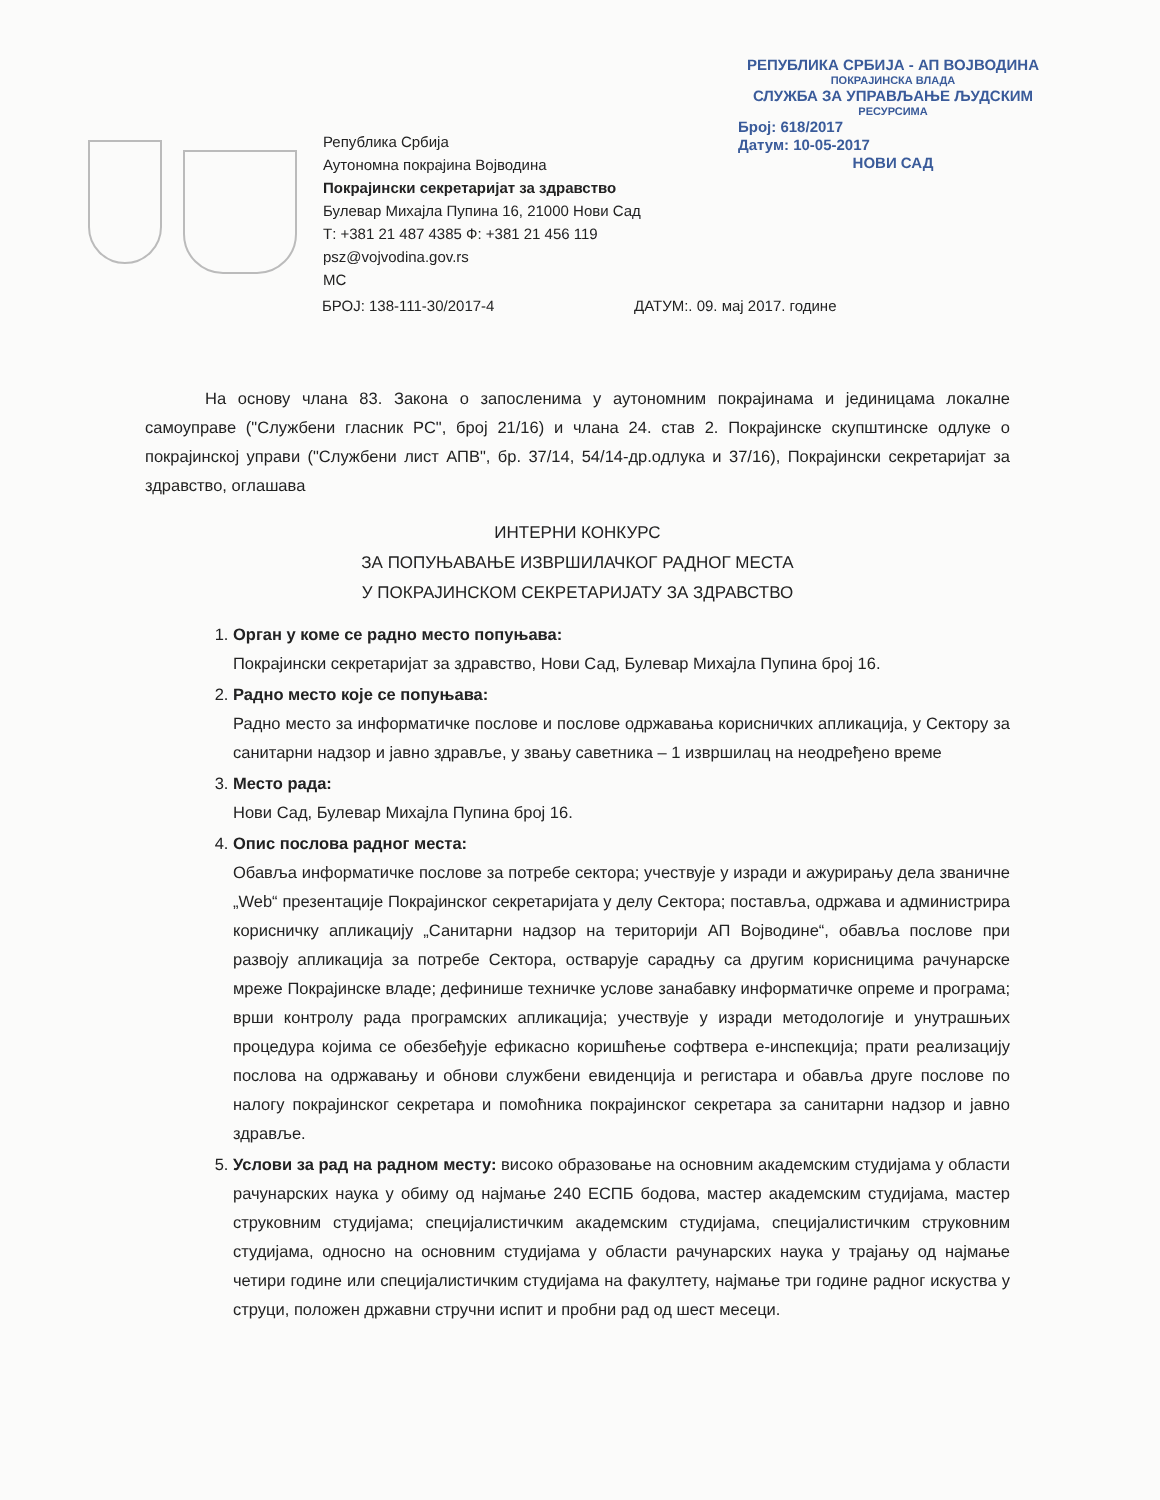РЕПУБЛИКА СРБИЈА - АП ВОЈВОДИНА
ПОКРАЈИНСКА ВЛАДА
СЛУЖБА ЗА УПРАВЉАЊЕ ЉУДСКИМ
РЕСУРСИМА
Број: 618/2017
Датум: 10-05-2017
НОВИ САД
Република Србија
Аутономна покрајина Војводина
Покрајински секретаријат за здравство
Булевар Михајла Пупина 16, 21000 Нови Сад
Т: +381 21 487 4385 Ф: +381 21 456 119
psz@vojvodina.gov.rs
МС
БРОЈ: 138-111-30/2017-4 ДАТУМ:. 09. мај 2017. године
На основу члана 83. Закона о запосленима у аутономним покрајинама и јединицама локалне самоуправе ("Службени гласник РС", број 21/16) и члана 24. став 2. Покрајинске скупштинске одлуке о покрајинској управи ("Службени лист АПВ", бр. 37/14, 54/14-др.одлука и 37/16), Покрајински секретаријат за здравство, оглашава
ИНТЕРНИ КОНКУРС
ЗА ПОПУЊАВАЊЕ ИЗВРШИЛАЧКОГ РАДНОГ МЕСТА
У ПОКРАЈИНСКОМ СЕКРЕТАРИЈАТУ ЗА ЗДРАВСТВО
1. Орган у коме се радно место попуњава:
Покрајински секретаријат за здравство, Нови Сад, Булевар Михајла Пупина број 16.
2. Радно место које се попуњава:
Радно место за информатичке послове и послове одржавања корисничких апликација, у Сектору за санитарни надзор и јавно здравље, у звању саветника – 1 извршилац на неодређено време
3. Место рада:
Нови Сад, Булевар Михајла Пупина број 16.
4. Опис послова радног места:
Обавља информатичке послове за потребе сектора; учествује у изради и ажурирању дела званичне „Web“ презентације Покрајинског секретаријата у делу Сектора; поставља, одржава и администрира корисничку апликацију „Санитарни надзор на територији АП Војводине“, обавља послове при развоју апликација за потребе Сектора, остварује сарадњу са другим корисницима рачунарске мреже Покрајинске владе; дефинише техничке услове занабавку информатичке опреме и програма; врши контролу рада програмских апликација; учествује у изради методологије и унутрашњих процедура којима се обезбеђује ефикасно коришћење софтвера е-инспекција; прати реализацију послова на одржавању и обнови службени евиденција и регистара и обавља друге послове по налогу покрајинског секретара и помоћника покрајинског секретара за санитарни надзор и јавно здравље.
5. Услови за рад на радном месту: високо образовање на основним академским студијама у области рачунарских наука у обиму од најмање 240 ЕСПБ бодова, мастер академским студијама, мастер струковним студијама; специјалистичким академским студијама, специјалистичким струковним студијама, односно на основним студијама у области рачунарских наука у трајању од најмање четири године или специјалистичким студијама на факултету, најмање три године радног искуства у струци, положен државни стручни испит и пробни рад од шест месеци.